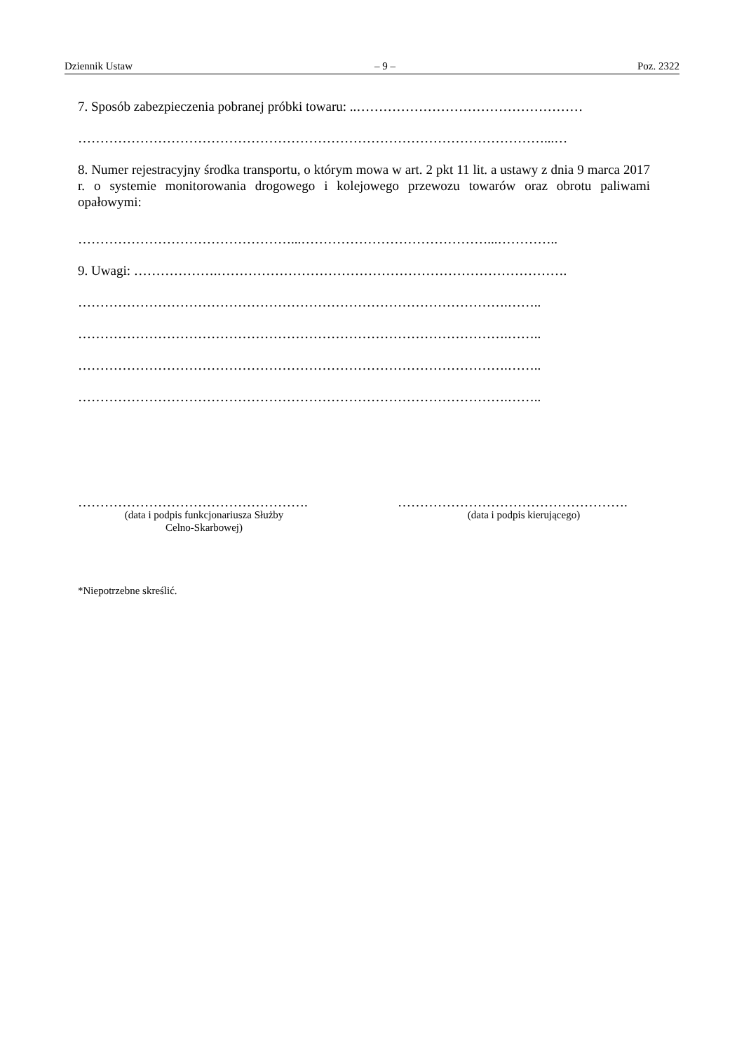Dziennik Ustaw – 9 – Poz. 2322
7. Sposób zabezpieczenia pobranej próbki towaru: ..……………………………………………
……………………………………………………………………………………………...…
8. Numer rejestracyjny środka transportu, o którym mowa w art. 2 pkt 11 lit. a ustawy z dnia 9 marca 2017 r. o systemie monitorowania drogowego i kolejowego przewozu towarów oraz obrotu paliwami opałowymi:
…………………………………………...……………………………………...…………..
9. Uwagi: ……………….…………………………………………………………………….
…………………………………………………………………………………….……..
…………………………………………………………………………………….……..
…………………………………………………………………………………….……..
…………………………………………………………………………………….……..
…………………………………………….
(data i podpis funkcjonariusza Służby
Celno-Skarbowej)
…………………………………………….
(data i podpis kierującego)
*Niepotrzebne skreślić.